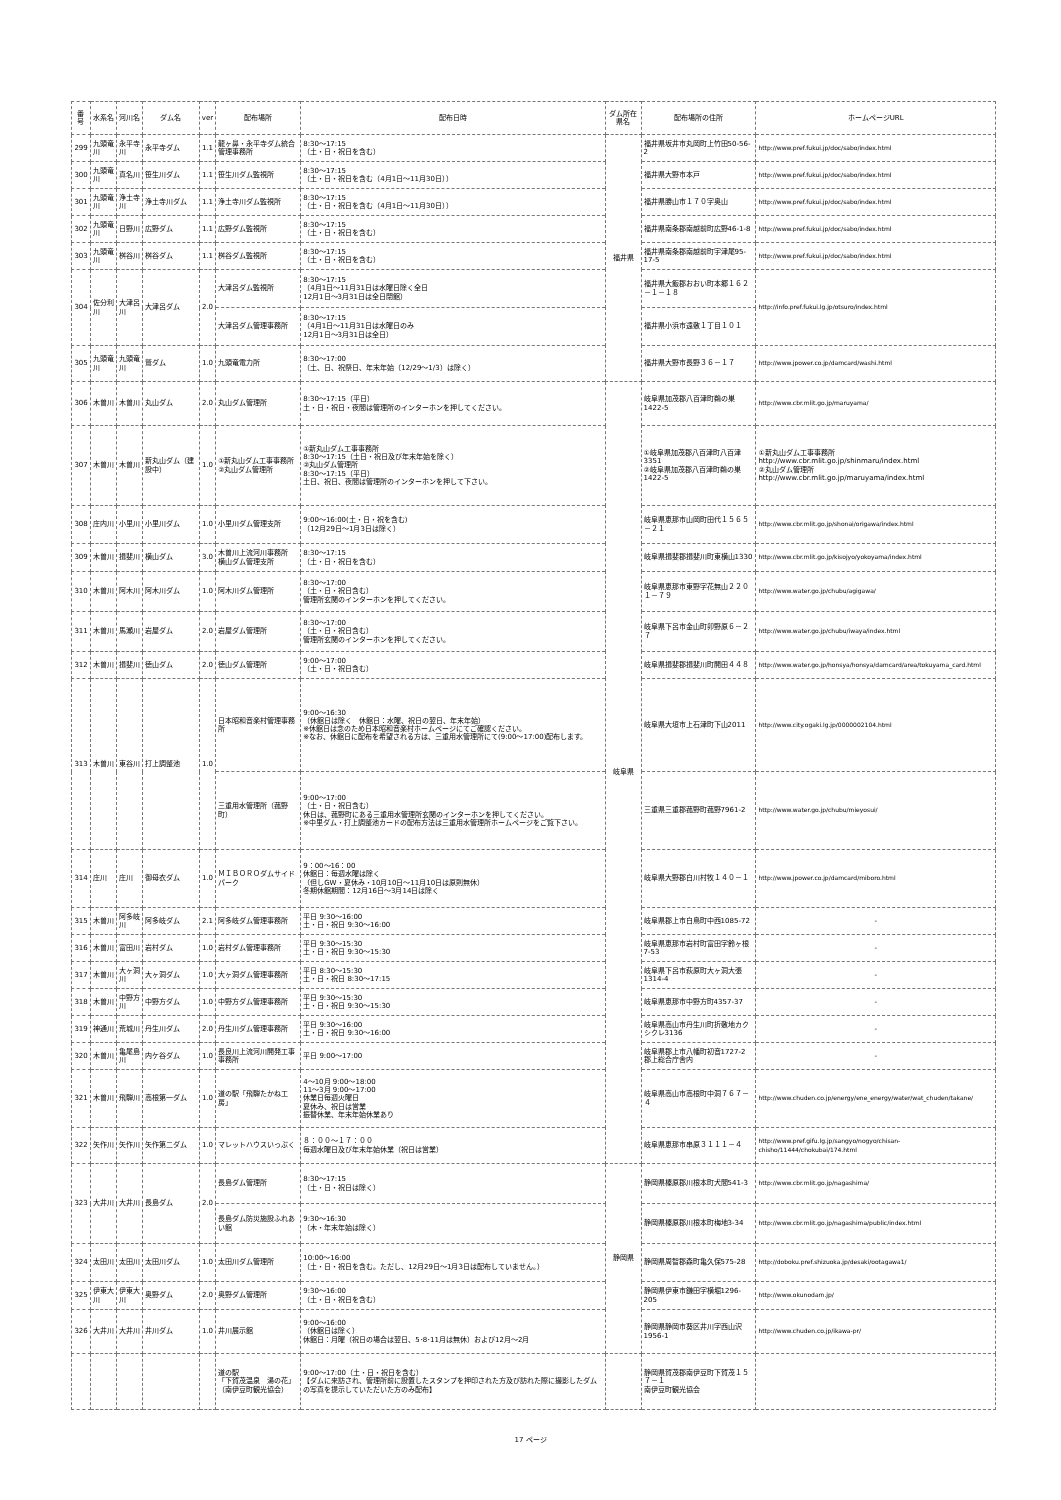| 番号 | 水系名 | 河川名 | ダム名 | ver | 配布場所 | 配布日時 | ダム所在県名 | 配布場所の住所 | ホームページURL |
| --- | --- | --- | --- | --- | --- | --- | --- | --- | --- |
| 299 | 九頭竜川 | 永平寺川 | 永平寺ダム | 1.1 | 龍ヶ鼻・永平寺ダム統合管理事務所 | 8:30～17:15 （土・日・祝日を含む） | 福井県 | 福井県坂井市丸岡町上竹田50-56-2 | http://www.pref.fukui.jp/doc/sabo/index.html |
| 300 | 九頭竜川 | 真名川 | 笹生川ダム | 1.1 | 笹生川ダム監視所 | 8:30～17:15 （土・日・祝日を含む（4月1日～11月30日）） | | 福井県大野市本戸 | http://www.pref.fukui.jp/doc/sabo/index.html |
| 301 | 九頭竜川 | 浄土寺川 | 浄土寺川ダム | 1.1 | 浄土寺川ダム監視所 | 8:30～17:15 （土・日・祝日を含む（4月1日～11月30日）） | | 福井県勝山市１７０字奥山 | http://www.pref.fukui.jp/doc/sabo/index.html |
| 302 | 九頭竜川 | 日野川 | 広野ダム | 1.1 | 広野ダム監視所 | 8:30～17:15 （土・日・祝日を含む） | | 福井県南条郡南越前町広野46-1-8 | http://www.pref.fukui.jp/doc/sabo/index.html |
| 303 | 九頭竜川 | 桝谷川 | 桝谷ダム | 1.1 | 桝谷ダム監視所 | 8:30～17:15 （土・日・祝日を含む） | | 福井県南条郡南越前町宇津尾95-17-5 | http://www.pref.fukui.jp/doc/sabo/index.html |
| 304 | 佐分利川 | 大津呂川 | 大津呂ダム | 2.0 | 大津呂ダム監視所 | 8:30～17:15 （4月1日～11月31日は水曜日除く全日 12月1日～3月31日は全日閉館） | | 福井県大飯郡おおい町本郷１６２－１－１８ | http://info.pref.fukui.lg.jp/otsuro/index.html |
| | | | | | 大津呂ダム管理事務所 | 8:30～17:15 （4月1日～11月31日は水曜日のみ 12月1日～3月31日は全日） | | 福井県小浜市遠敷１丁目１０１ | |
| 305 | 九頭竜川 | 九頭竜川 | 鷲ダム | 1.0 | 九頭竜電力所 | 8:30～17:00 （土、日、祝祭日、年末年始（12/29～1/3）は除く） | | 福井県大野市長野３６－１７ | http://www.jpower.co.jp/damcard/washi.html |
| 306 | 木曽川 | 木曽川 | 丸山ダム | 2.0 | 丸山ダム管理所 | 8:30～17:15（平日） 土・日・祝日・夜間は管理所のインターホンを押してください。 | 岐阜県 | 岐阜県加茂郡八百津町鵜の巣1422-5 | http://www.cbr.mlit.go.jp/maruyama/ |
| 307 | 木曽川 | 木曽川 | 新丸山ダム（建設中） | 1.0 | ①新丸山ダム工事事務所 ②丸山ダム管理所 | ①新丸山ダム工事事務所 8:30～17:15（土日・祝日及び年末年始を除く） ②丸山ダム管理所 8:30～17:15（平日） 土日、祝日、夜間は管理所のインターホンを押して下さい。 | | ①岐阜県加茂郡八百津町八百津3351 ②岐阜県加茂郡八百津町鵜の巣1422-5 | ①新丸山ダム工事事務所 http://www.cbr.mlit.go.jp/shinmaru/index.html ②丸山ダム管理所 http://www.cbr.mlit.go.jp/maruyama/index.html |
| 308 | 庄内川 | 小里川 | 小里川ダム | 1.0 | 小里川ダム管理支所 | 9:00～16:00(土・日・祝を含む) （12月29日～1月3日は除く） | | 岐阜県恵那市山岡町田代１５６５－２１ | http://www.cbr.mlit.go.jp/shonai/origawa/index.html |
| 309 | 木曽川 | 揖斐川 | 横山ダム | 3.0 | 木曽川上流河川事務所 横山ダム管理支所 | 8:30～17:15 （土・日・祝日を含む） | | 岐阜県揖斐郡揖斐川町東横山1330 | http://www.cbr.mlit.go.jp/kisojyo/yokoyama/index.html |
| 310 | 木曽川 | 阿木川 | 阿木川ダム | 1.0 | 阿木川ダム管理所 | 8:30～17:00 （土・日・祝日含む） 管理所玄関のインターホンを押してください。 | | 岐阜県恵那市東野字花無山２２０１－７９ | http://www.water.go.jp/chubu/agigawa/ |
| 311 | 木曽川 | 馬瀬川 | 岩屋ダム | 2.0 | 岩屋ダム管理所 | 8:30～17:00 （土・日・祝日含む） 管理所玄関のインターホンを押してください。 | | 岐阜県下呂市金山町卯野原６－２７ | http://www.water.go.jp/chubu/iwaya/index.html |
| 312 | 木曽川 | 揖斐川 | 徳山ダム | 2.0 | 徳山ダム管理所 | 9:00～17:00 （土・日・祝日含む） | | 岐阜県揖斐郡揖斐川町開田４４８ | http://www.water.go.jp/honsya/honsya/damcard/area/tokuyama_card.html |
| 313 | 木曽川 | 東谷川 | 打上調整池 | 1.0 | 日本昭和音楽村管理事務所 | 9:00～16:30 （休館日は除く 休館日：水曜、祝日の翌日、年末年始） ※休館日は念のため日本昭和音楽村ホームページにてご確認ください。 ※なお、休館日に配布を希望される方は、三重用水管理所にて(9:00～17:00)配布します。 | | 岐阜県大垣市上石津町下山2011 | http://www.city.ogaki.lg.jp/0000002104.html |
| | | | | | 三重用水管理所（菰野町） | 9:00～17:00 （土・日・祝日含む） 休日は、菰野町にある三重用水管理所玄関のインターホンを押してください。 ※中里ダム・打上調整池カードの配布方法は三重用水管理所ホームページをご覧下さい。 | | 三重県三重郡菰野町菰野7961-2 | http://www.water.go.jp/chubu/mieyosui/ |
| 314 | 庄川 | 庄川 | 御母衣ダム | 1.0 | ＭＩＢＯＲＯダムサイドパーク | 9：00～16：00 休館日：毎週水曜は除く （但しGW・夏休み・10月10日～11月10日は原則無休） 冬期休館期間：12月16日～3月14日は除く | | 岐阜県大野郡白川村牧１４０－１ | http://www.jpower.co.jp/damcard/miboro.html |
| 315 | 木曽川 | 阿多岐川 | 阿多岐ダム | 2.1 | 阿多岐ダム管理事務所 | 平日 9:30～16:00 土・日・祝日 9:30～16:00 | | 岐阜県郡上市白鳥町中西1085-72 | - |
| 316 | 木曽川 | 富田川 | 岩村ダム | 1.0 | 岩村ダム管理事務所 | 平日 9:30～15:30 土・日・祝日 9:30～15:30 | | 岐阜県恵那市岩村町富田字鈴ヶ根7-53 | - |
| 317 | 木曽川 | 大ヶ洞川 | 大ヶ洞ダム | 1.0 | 大ヶ洞ダム管理事務所 | 平日 8:30～15:30 土・日・祝日 8:30～17:15 | | 岐阜県下呂市萩原町大ヶ洞大張1314-4 | - |
| 318 | 木曽川 | 中野方川 | 中野方ダム | 1.0 | 中野方ダム管理事務所 | 平日 9:30～15:30 土・日・祝日 9:30～15:30 | | 岐阜県恵那市中野方町4357-37 | - |
| 319 | 神通川 | 荒城川 | 丹生川ダム | 2.0 | 丹生川ダム管理事務所 | 平日 9:30～16:00 土・日・祝日 9:30～16:00 | | 岐阜県高山市丹生川町折敷地カクシクレ3136 | - |
| 320 | 木曽川 | 亀尾島川 | 内ケ谷ダム | 1.0 | 長良川上流河川開発工事事務所 | 平日 9:00～17:00 | | 岐阜県郡上市八幡町初音1727-2 郡上総合庁舎内 | - |
| 321 | 木曽川 | 飛騨川 | 高根第一ダム | 1.0 | 道の駅「飛騨たかね工房」 | 4～10月 9:00～18:00 11～3月 9:00～17:00 休業日毎週火曜日 夏休み、祝日は営業 振替休業、年末年始休業あり | | 岐阜県高山市高根町中洞７６７－４ | http://www.chuden.co.jp/energy/ene_energy/water/wat_chuden/takane/ |
| 322 | 矢作川 | 矢作川 | 矢作第二ダム | 1.0 | マレットハウスいっぷく | ８：００～１７：００ 毎週水曜日及び年末年始休業（祝日は営業） | | 岐阜県恵那市串原３１１１－４ | http://www.pref.gifu.lg.jp/sangyo/nogyo/chisan-chisho/11444/chokubai/174.html |
| 323 | 大井川 | 大井川 | 長島ダム | 2.0 | 長島ダム管理所 | 8:30～17:15 （土・日・祝日は除く） | 静岡県 | 静岡県榛原郡川根本町犬間541-3 | http://www.cbr.mlit.go.jp/nagashima/ |
| | | | | | 長島ダム防災施設ふれあい館 | 9:30～16:30 （木・年末年始は除く） | | 静岡県榛原郡川根本町梅地3-34 | http://www.cbr.mlit.go.jp/nagashima/public/index.html |
| 324 | 太田川 | 太田川 | 太田川ダム | 1.0 | 太田川ダム管理所 | 10:00～16:00 （土・日・祝日を含む。ただし、12月29日～1月3日は配布していません。） | | 静岡県周智郡森町亀久保575-28 | http://doboku.pref.shizuoka.jp/desaki/ootagawa1/ |
| 325 | 伊東大川 | 伊東大川 | 奥野ダム | 2.0 | 奥野ダム管理所 | 9:30～16:00 （土・日・祝日を含む） | | 静岡県伊東市鎌田字横堀1296-205 | http://www.okunodam.jp/ |
| 326 | 大井川 | 大井川 | 井川ダム | 1.0 | 井川展示館 | 9:00～16:00 （休館日は除く） 休館日：月曜（祝日の場合は翌日、5･8･11月は無休）および12月～2月 | | 静岡県静岡市葵区井川字西山沢1956-1 | http://www.chuden.co.jp/ikawa-pr/ |
| | | | | | 道の駅 「下賀茂温泉 湯の花」 （南伊豆町観光協会） | 9:00～17:00（土・日・祝日を含む） 【ダムに来訪され、管理所前に設置したスタンプを押印された方及び訪れた際に撮影したダムの写真を提示していただいた方のみ配布】 | | 静岡県賀茂郡南伊豆町下賀茂１５７－１ 南伊豆町観光協会 | |
17 ページ